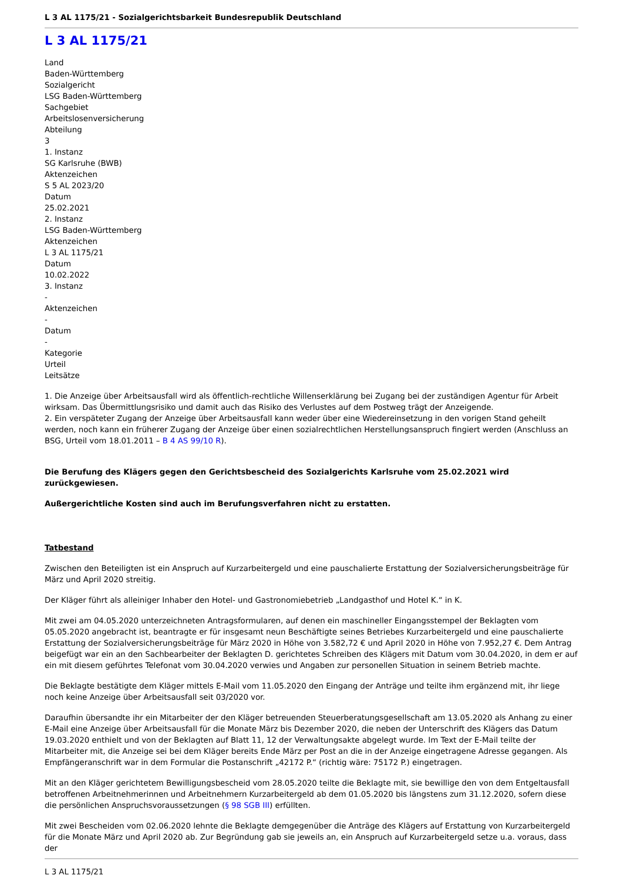L 3 AL 1175/21 - Sozialgerichtsbarkeit Bundesrepublik Deutschland
L 3 AL 1175/21
Land
Baden-Württemberg
Sozialgericht
LSG Baden-Württemberg
Sachgebiet
Arbeitslosenversicherung
Abteilung
3
1. Instanz
SG Karlsruhe (BWB)
Aktenzeichen
S 5 AL 2023/20
Datum
25.02.2021
2. Instanz
LSG Baden-Württemberg
Aktenzeichen
L 3 AL 1175/21
Datum
10.02.2022
3. Instanz
-
Aktenzeichen
-
Datum
-
Kategorie
Urteil
Leitsätze
1. Die Anzeige über Arbeitsausfall wird als öffentlich-rechtliche Willenserklärung bei Zugang bei der zuständigen Agentur für Arbeit wirksam. Das Übermittlungsrisiko und damit auch das Risiko des Verlustes auf dem Postweg trägt der Anzeigende.
2. Ein verspäteter Zugang der Anzeige über Arbeitsausfall kann weder über eine Wiedereinsetzung in den vorigen Stand geheilt werden, noch kann ein früherer Zugang der Anzeige über einen sozialrechtlichen Herstellungsanspruch fingiert werden (Anschluss an BSG, Urteil vom 18.01.2011 – B 4 AS 99/10 R).
Die Berufung des Klägers gegen den Gerichtsbescheid des Sozialgerichts Karlsruhe vom 25.02.2021 wird zurückgewiesen.
Außergerichtliche Kosten sind auch im Berufungsverfahren nicht zu erstatten.
Tatbestand
Zwischen den Beteiligten ist ein Anspruch auf Kurzarbeitergeld und eine pauschalierte Erstattung der Sozialversicherungsbeiträge für März und April 2020 streitig.
Der Kläger führt als alleiniger Inhaber den Hotel- und Gastronomiebetrieb „Landgasthof und Hotel K.“ in K.
Mit zwei am 04.05.2020 unterzeichneten Antragsformularen, auf denen ein maschineller Eingangsstempel der Beklagten vom 05.05.2020 angebracht ist, beantragte er für insgesamt neun Beschäftigte seines Betriebes Kurzarbeitergeld und eine pauschalierte Erstattung der Sozialversicherungsbeiträge für März 2020 in Höhe von 3.582,72 € und April 2020 in Höhe von 7.952,27 €. Dem Antrag beigefügt war ein an den Sachbearbeiter der Beklagten D. gerichtetes Schreiben des Klägers mit Datum vom 30.04.2020, in dem er auf ein mit diesem geführtes Telefonat vom 30.04.2020 verwies und Angaben zur personellen Situation in seinem Betrieb machte.
Die Beklagte bestätigte dem Kläger mittels E-Mail vom 11.05.2020 den Eingang der Anträge und teilte ihm ergänzend mit, ihr liege noch keine Anzeige über Arbeitsausfall seit 03/2020 vor.
Daraufhin übersandte ihr ein Mitarbeiter der den Kläger betreuenden Steuerberatungsgesellschaft am 13.05.2020 als Anhang zu einer E-Mail eine Anzeige über Arbeitsausfall für die Monate März bis Dezember 2020, die neben der Unterschrift des Klägers das Datum 19.03.2020 enthielt und von der Beklagten auf Blatt 11, 12 der Verwaltungsakte abgelegt wurde. Im Text der E-Mail teilte der Mitarbeiter mit, die Anzeige sei bei dem Kläger bereits Ende März per Post an die in der Anzeige eingetragene Adresse gegangen. Als Empfängeranschrift war in dem Formular die Postanschrift „42172 P.“ (richtig wäre: 75172 P.) eingetragen.
Mit an den Kläger gerichtetem Bewilligungsbescheid vom 28.05.2020 teilte die Beklagte mit, sie bewillige den von dem Entgeltausfall betroffenen Arbeitnehmerinnen und Arbeitnehmern Kurzarbeitergeld ab dem 01.05.2020 bis längstens zum 31.12.2020, sofern diese die persönlichen Anspruchsvoraussetzungen (§ 98 SGB III) erfüllten.
Mit zwei Bescheiden vom 02.06.2020 lehnte die Beklagte demgegenüber die Anträge des Klägers auf Erstattung von Kurzarbeitergeld für die Monate März und April 2020 ab. Zur Begründung gab sie jeweils an, ein Anspruch auf Kurzarbeitergeld setze u.a. voraus, dass der
L 3 AL 1175/21